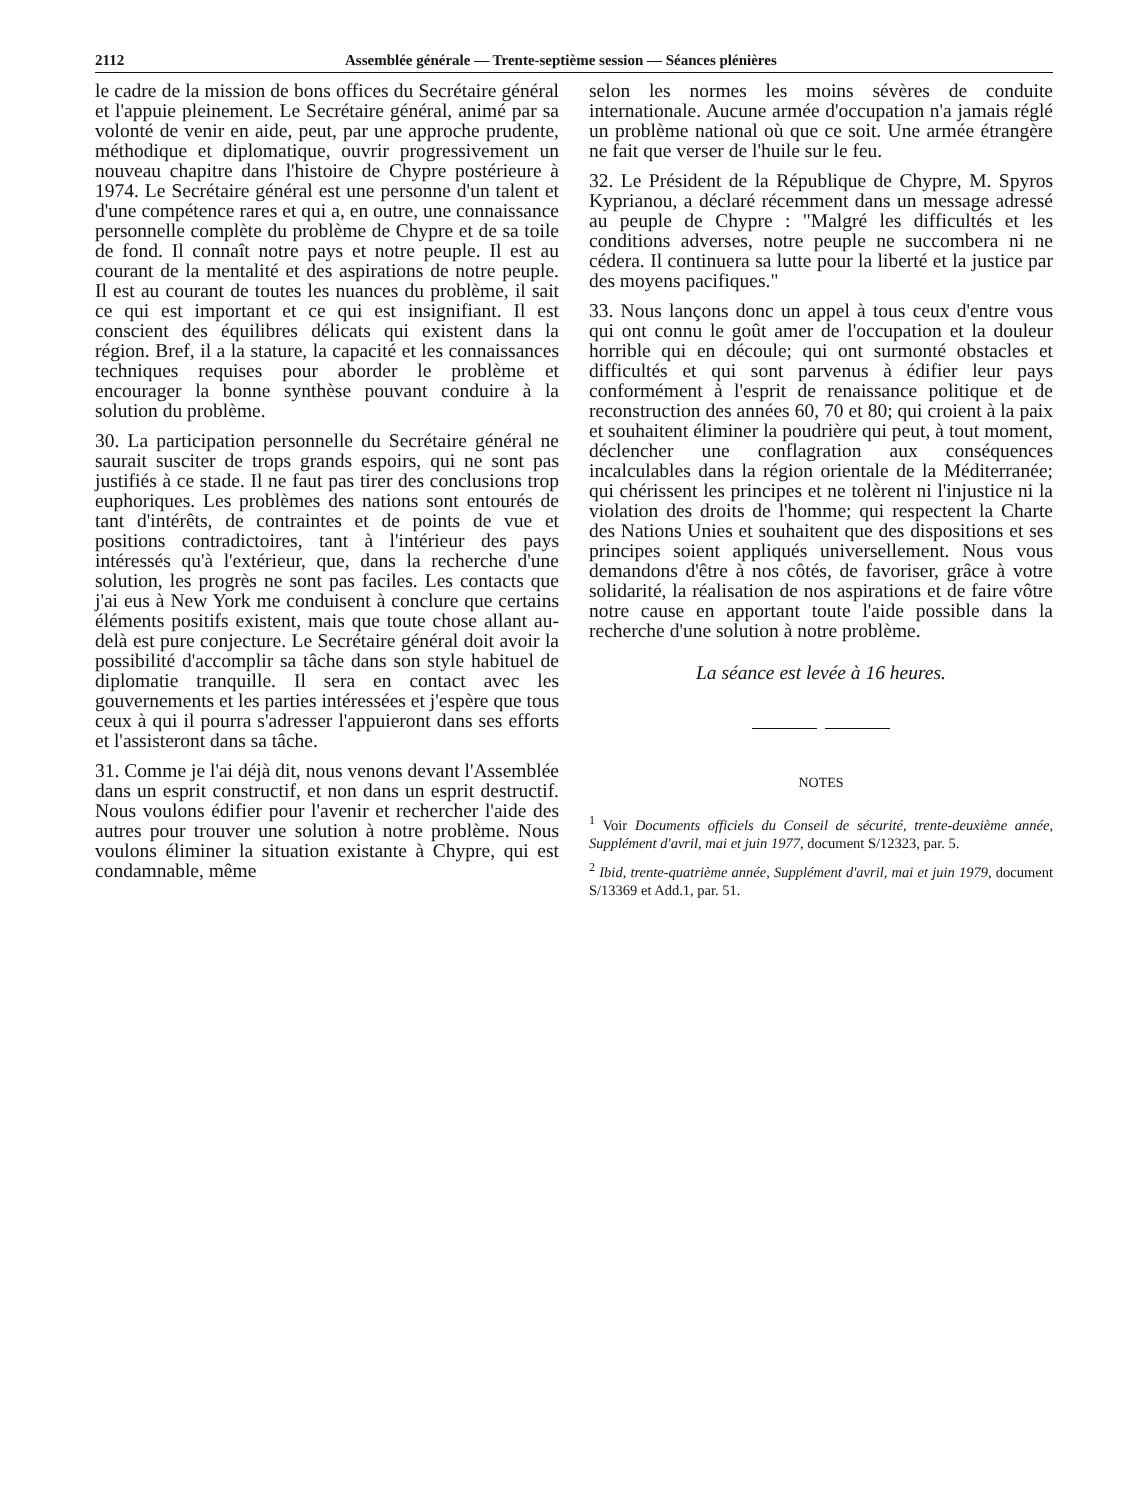2112 Assemblée générale — Trente-septième session — Séances plénières
le cadre de la mission de bons offices du Secrétaire général et l'appuie pleinement. Le Secrétaire général, animé par sa volonté de venir en aide, peut, par une approche prudente, méthodique et diplomatique, ouvrir progressivement un nouveau chapitre dans l'histoire de Chypre postérieure à 1974. Le Secrétaire général est une personne d'un talent et d'une compétence rares et qui a, en outre, une connaissance personnelle complète du problème de Chypre et de sa toile de fond. Il connaît notre pays et notre peuple. Il est au courant de la mentalité et des aspirations de notre peuple. Il est au courant de toutes les nuances du problème, il sait ce qui est important et ce qui est insignifiant. Il est conscient des équilibres délicats qui existent dans la région. Bref, il a la stature, la capacité et les connaissances techniques requises pour aborder le problème et encourager la bonne synthèse pouvant conduire à la solution du problème.
30. La participation personnelle du Secrétaire général ne saurait susciter de trops grands espoirs, qui ne sont pas justifiés à ce stade. Il ne faut pas tirer des conclusions trop euphoriques. Les problèmes des nations sont entourés de tant d'intérêts, de contraintes et de points de vue et positions contradictoires, tant à l'intérieur des pays intéressés qu'à l'extérieur, que, dans la recherche d'une solution, les progrès ne sont pas faciles. Les contacts que j'ai eus à New York me conduisent à conclure que certains éléments positifs existent, mais que toute chose allant au-delà est pure conjecture. Le Secrétaire général doit avoir la possibilité d'accomplir sa tâche dans son style habituel de diplomatie tranquille. Il sera en contact avec les gouvernements et les parties intéressées et j'espère que tous ceux à qui il pourra s'adresser l'appuieront dans ses efforts et l'assisteront dans sa tâche.
31. Comme je l'ai déjà dit, nous venons devant l'Assemblée dans un esprit constructif, et non dans un esprit destructif. Nous voulons édifier pour l'avenir et rechercher l'aide des autres pour trouver une solution à notre problème. Nous voulons éliminer la situation existante à Chypre, qui est condamnable, même
selon les normes les moins sévères de conduite internationale. Aucune armée d'occupation n'a jamais réglé un problème national où que ce soit. Une armée étrangère ne fait que verser de l'huile sur le feu.
32. Le Président de la République de Chypre, M. Spyros Kyprianou, a déclaré récemment dans un message adressé au peuple de Chypre : "Malgré les difficultés et les conditions adverses, notre peuple ne succombera ni ne cédera. Il continuera sa lutte pour la liberté et la justice par des moyens pacifiques."
33. Nous lançons donc un appel à tous ceux d'entre vous qui ont connu le goût amer de l'occupation et la douleur horrible qui en découle; qui ont surmonté obstacles et difficultés et qui sont parvenus à édifier leur pays conformément à l'esprit de renaissance politique et de reconstruction des années 60, 70 et 80; qui croient à la paix et souhaitent éliminer la poudrière qui peut, à tout moment, déclencher une conflagration aux conséquences incalculables dans la région orientale de la Méditerranée; qui chérissent les principes et ne tolèrent ni l'injustice ni la violation des droits de l'homme; qui respectent la Charte des Nations Unies et souhaitent que des dispositions et ses principes soient appliqués universellement. Nous vous demandons d'être à nos côtés, de favoriser, grâce à votre solidarité, la réalisation de nos aspirations et de faire vôtre notre cause en apportant toute l'aide possible dans la recherche d'une solution à notre problème.
La séance est levée à 16 heures.
NOTES
<sup>1</sup> Voir Documents officiels du Conseil de sécurité, trente-deuxième année, Supplément d'avril, mai et juin 1977, document S/12323, par. 5.
<sup>2</sup> Ibid, trente-quatrième année, Supplément d'avril, mai et juin 1979, document S/13369 et Add.1, par. 51.